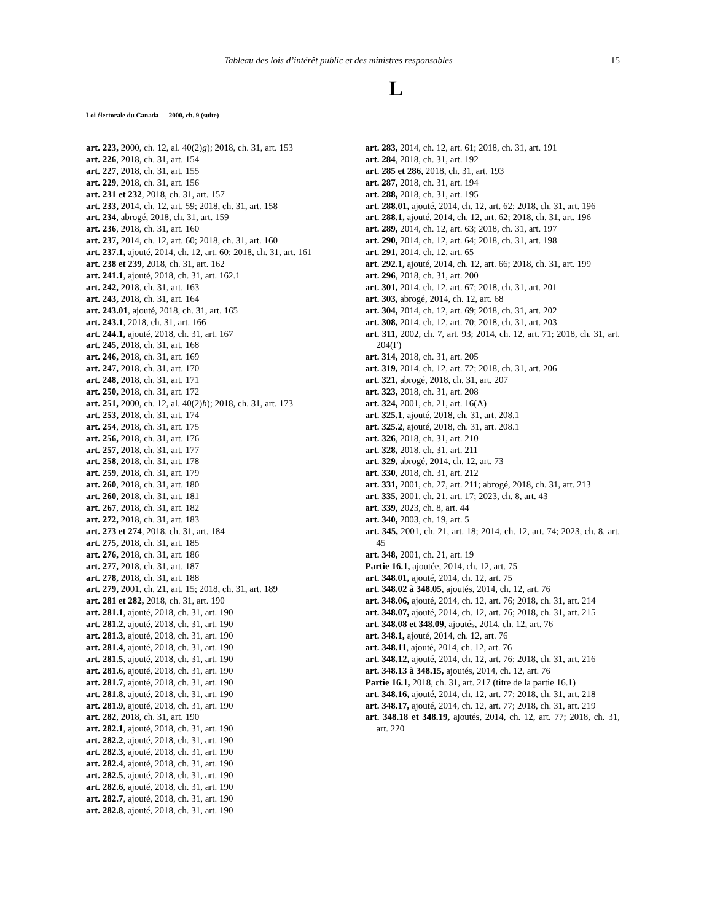Tableau des lois d’intérêt public et des ministres responsables 15
L
Loi électorale du Canada — 2000, ch. 9 (suite)
art. 223, 2000, ch. 12, al. 40(2)g); 2018, ch. 31, art. 153
art. 226, 2018, ch. 31, art. 154
art. 227, 2018, ch. 31, art. 155
art. 229, 2018, ch. 31, art. 156
art. 231 et 232, 2018, ch. 31, art. 157
art. 233, 2014, ch. 12, art. 59; 2018, ch. 31, art. 158
art. 234, abrogé, 2018, ch. 31, art. 159
art. 236, 2018, ch. 31, art. 160
art. 237, 2014, ch. 12, art. 60; 2018, ch. 31, art. 160
art. 237.1, ajouté, 2014, ch. 12, art. 60; 2018, ch. 31, art. 161
art. 238 et 239, 2018, ch. 31, art. 162
art. 241.1, ajouté, 2018, ch. 31, art. 162.1
art. 242, 2018, ch. 31, art. 163
art. 243, 2018, ch. 31, art. 164
art. 243.01, ajouté, 2018, ch. 31, art. 165
art. 243.1, 2018, ch. 31, art. 166
art. 244.1, ajouté, 2018, ch. 31, art. 167
art. 245, 2018, ch. 31, art. 168
art. 246, 2018, ch. 31, art. 169
art. 247, 2018, ch. 31, art. 170
art. 248, 2018, ch. 31, art. 171
art. 250, 2018, ch. 31, art. 172
art. 251, 2000, ch. 12, al. 40(2)h); 2018, ch. 31, art. 173
art. 253, 2018, ch. 31, art. 174
art. 254, 2018, ch. 31, art. 175
art. 256, 2018, ch. 31, art. 176
art. 257, 2018, ch. 31, art. 177
art. 258, 2018, ch. 31, art. 178
art. 259, 2018, ch. 31, art. 179
art. 260, 2018, ch. 31, art. 180
art. 260, 2018, ch. 31, art. 181
art. 267, 2018, ch. 31, art. 182
art. 272, 2018, ch. 31, art. 183
art. 273 et 274, 2018, ch. 31, art. 184
art. 275, 2018, ch. 31, art. 185
art. 276, 2018, ch. 31, art. 186
art. 277, 2018, ch. 31, art. 187
art. 278, 2018, ch. 31, art. 188
art. 279, 2001, ch. 21, art. 15; 2018, ch. 31, art. 189
art. 281 et 282, 2018, ch. 31, art. 190
art. 281.1, ajouté, 2018, ch. 31, art. 190
art. 281.2, ajouté, 2018, ch. 31, art. 190
art. 281.3, ajouté, 2018, ch. 31, art. 190
art. 281.4, ajouté, 2018, ch. 31, art. 190
art. 281.5, ajouté, 2018, ch. 31, art. 190
art. 281.6, ajouté, 2018, ch. 31, art. 190
art. 281.7, ajouté, 2018, ch. 31, art. 190
art. 281.8, ajouté, 2018, ch. 31, art. 190
art. 281.9, ajouté, 2018, ch. 31, art. 190
art. 282, 2018, ch. 31, art. 190
art. 282.1, ajouté, 2018, ch. 31, art. 190
art. 282.2, ajouté, 2018, ch. 31, art. 190
art. 282.3, ajouté, 2018, ch. 31, art. 190
art. 282.4, ajouté, 2018, ch. 31, art. 190
art. 282.5, ajouté, 2018, ch. 31, art. 190
art. 282.6, ajouté, 2018, ch. 31, art. 190
art. 282.7, ajouté, 2018, ch. 31, art. 190
art. 282.8, ajouté, 2018, ch. 31, art. 190
art. 283, 2014, ch. 12, art. 61; 2018, ch. 31, art. 191
art. 284, 2018, ch. 31, art. 192
art. 285 et 286, 2018, ch. 31, art. 193
art. 287, 2018, ch. 31, art. 194
art. 288, 2018, ch. 31, art. 195
art. 288.01, ajouté, 2014, ch. 12, art. 62; 2018, ch. 31, art. 196
art. 288.1, ajouté, 2014, ch. 12, art. 62; 2018, ch. 31, art. 196
art. 289, 2014, ch. 12, art. 63; 2018, ch. 31, art. 197
art. 290, 2014, ch. 12, art. 64; 2018, ch. 31, art. 198
art. 291, 2014, ch. 12, art. 65
art. 292.1, ajouté, 2014, ch. 12, art. 66; 2018, ch. 31, art. 199
art. 296, 2018, ch. 31, art. 200
art. 301, 2014, ch. 12, art. 67; 2018, ch. 31, art. 201
art. 303, abrogé, 2014, ch. 12, art. 68
art. 304, 2014, ch. 12, art. 69; 2018, ch. 31, art. 202
art. 308, 2014, ch. 12, art. 70; 2018, ch. 31, art. 203
art. 311, 2002, ch. 7, art. 93; 2014, ch. 12, art. 71; 2018, ch. 31, art. 204(F)
art. 314, 2018, ch. 31, art. 205
art. 319, 2014, ch. 12, art. 72; 2018, ch. 31, art. 206
art. 321, abrogé, 2018, ch. 31, art. 207
art. 323, 2018, ch. 31, art. 208
art. 324, 2001, ch. 21, art. 16(A)
art. 325.1, ajouté, 2018, ch. 31, art. 208.1
art. 325.2, ajouté, 2018, ch. 31, art. 208.1
art. 326, 2018, ch. 31, art. 210
art. 328, 2018, ch. 31, art. 211
art. 329, abrogé, 2014, ch. 12, art. 73
art. 330, 2018, ch. 31, art. 212
art. 331, 2001, ch. 27, art. 211; abrogé, 2018, ch. 31, art. 213
art. 335, 2001, ch. 21, art. 17; 2023, ch. 8, art. 43
art. 339, 2023, ch. 8, art. 44
art. 340, 2003, ch. 19, art. 5
art. 345, 2001, ch. 21, art. 18; 2014, ch. 12, art. 74; 2023, ch. 8, art. 45
art. 348, 2001, ch. 21, art. 19
Partie 16.1, ajoutée, 2014, ch. 12, art. 75
art. 348.01, ajouté, 2014, ch. 12, art. 75
art. 348.02 à 348.05, ajoutés, 2014, ch. 12, art. 76
art. 348.06, ajouté, 2014, ch. 12, art. 76; 2018, ch. 31, art. 214
art. 348.07, ajouté, 2014, ch. 12, art. 76; 2018, ch. 31, art. 215
art. 348.08 et 348.09, ajoutés, 2014, ch. 12, art. 76
art. 348.1, ajouté, 2014, ch. 12, art. 76
art. 348.11, ajouté, 2014, ch. 12, art. 76
art. 348.12, ajouté, 2014, ch. 12, art. 76; 2018, ch. 31, art. 216
art. 348.13 à 348.15, ajoutés, 2014, ch. 12, art. 76
Partie 16.1, 2018, ch. 31, art. 217 (titre de la partie 16.1)
art. 348.16, ajouté, 2014, ch. 12, art. 77; 2018, ch. 31, art. 218
art. 348.17, ajouté, 2014, ch. 12, art. 77; 2018, ch. 31, art. 219
art. 348.18 et 348.19, ajoutés, 2014, ch. 12, art. 77; 2018, ch. 31, art. 220